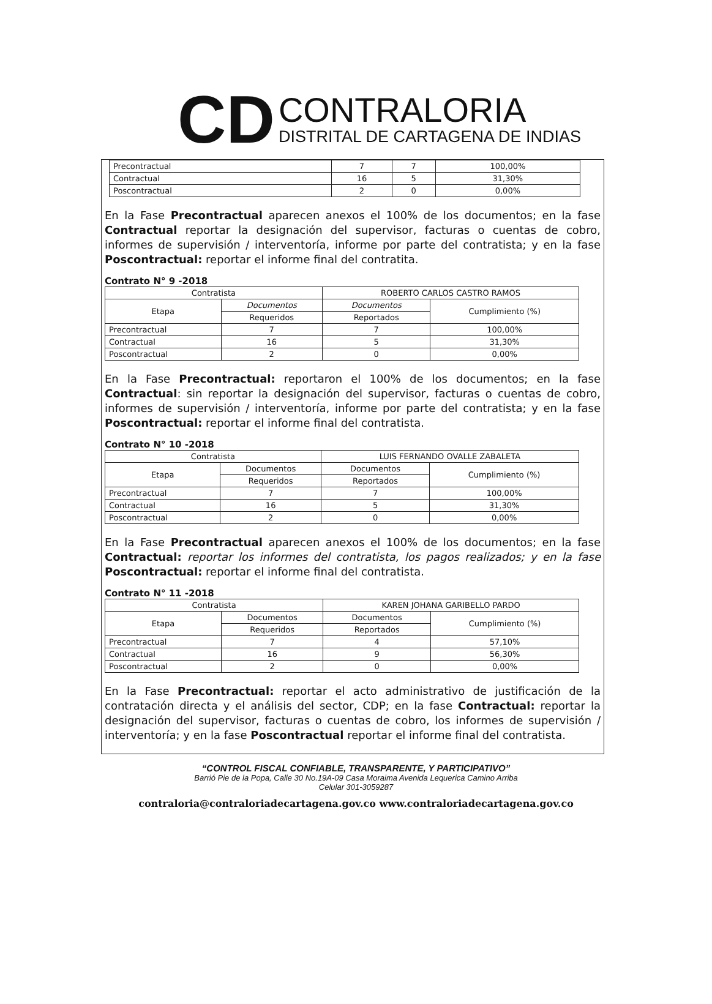CD
CONTRALORIA
DISTRITAL DE CARTAGENA DE INDIAS
| Precontractual | 7 | 7 | 100,00% |
| Contractual | 16 | 5 | 31,30% |
| Poscontractual | 2 | 0 | 0,00% |
En la Fase Precontractual aparecen anexos el 100% de los documentos; en la fase Contractual reportar la designación del supervisor, facturas o cuentas de cobro, informes de supervisión / interventoría, informe por parte del contratista; y en la fase Poscontractual: reportar el informe final del contratita.
Contrato N° 9 -2018
| Contratista | | ROBERTO CARLOS CASTRO RAMOS | |
| Etapa | Documentos | Documentos | Cumplimiento (%) |
| | Requeridos | Reportados | |
| Precontractual | 7 | 7 | 100,00% |
| Contractual | 16 | 5 | 31,30% |
| Poscontractual | 2 | 0 | 0,00% |
En la Fase Precontractual: reportaron el 100% de los documentos; en la fase Contractual: sin reportar la designación del supervisor, facturas o cuentas de cobro, informes de supervisión / interventoría, informe por parte del contratista; y en la fase Poscontractual: reportar el informe final del contratista.
Contrato N° 10 -2018
| Contratista | | LUIS FERNANDO OVALLE ZABALETA | |
| Etapa | Documentos | Documentos | Cumplimiento (%) |
| | Requeridos | Reportados | |
| Precontractual | 7 | 7 | 100,00% |
| Contractual | 16 | 5 | 31,30% |
| Poscontractual | 2 | 0 | 0,00% |
En la Fase Precontractual aparecen anexos el 100% de los documentos; en la fase Contractual: reportar los informes del contratista, los pagos realizados; y en la fase Poscontractual: reportar el informe final del contratista.
Contrato N° 11 -2018
| Contratista | | KAREN JOHANA GARIBELLO PARDO | |
| Etapa | Documentos | Documentos | Cumplimiento (%) |
| | Requeridos | Reportados | |
| Precontractual | 7 | 4 | 57,10% |
| Contractual | 16 | 9 | 56,30% |
| Poscontractual | 2 | 0 | 0,00% |
En la Fase Precontractual: reportar el acto administrativo de justificación de la contratación directa y el análisis del sector, CDP; en la fase Contractual: reportar la designación del supervisor, facturas o cuentas de cobro, los informes de supervisión / interventoría; y en la fase Poscontractual reportar el informe final del contratista.
“CONTROL FISCAL CONFIABLE, TRANSPARENTE, Y PARTICIPATIVO”
Barrió Pie de la Popa, Calle 30 No.19A-09 Casa Moraima Avenida Lequerica Camino Arriba
Celular 301-3059287
contraloria@contraloriadecartagena.gov.co www.contraloriadecartagena.gov.co